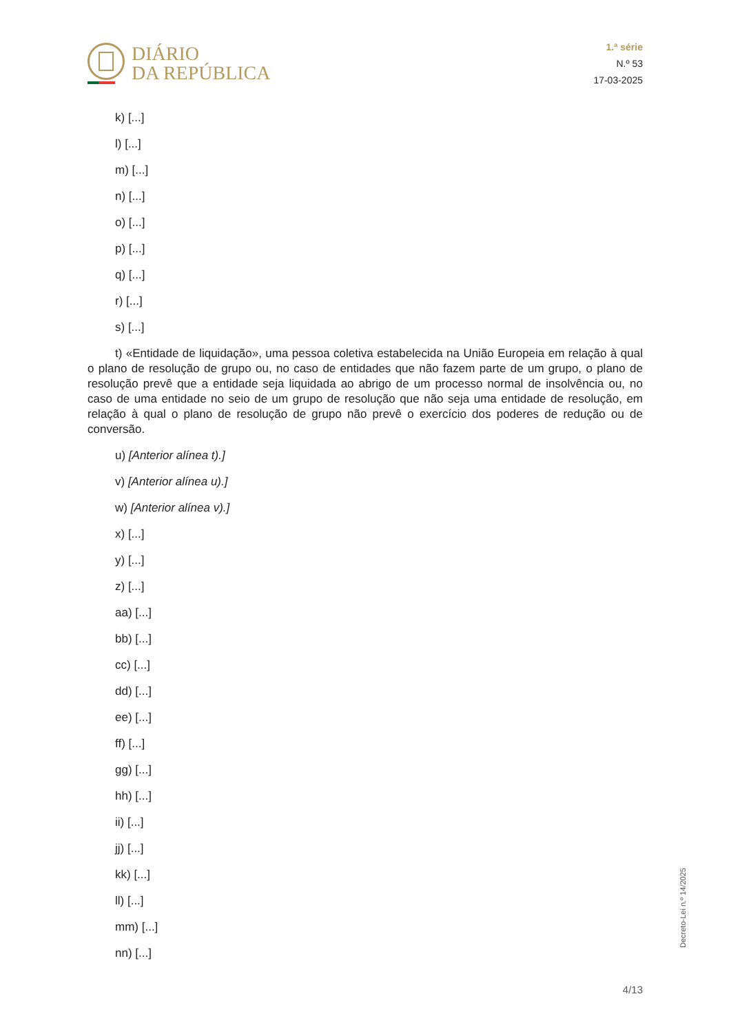DIÁRIO
DA REPÚBLICA
1.ª série
N.º 53
17-03-2025
k) [...]
l) [...]
m) [...]
n) [...]
o) [...]
p) [...]
q) [...]
r) [...]
s) [...]
t) «Entidade de liquidação», uma pessoa coletiva estabelecida na União Europeia em relação à qual o plano de resolução de grupo ou, no caso de entidades que não fazem parte de um grupo, o plano de resolução prevê que a entidade seja liquidada ao abrigo de um processo normal de insolvência ou, no caso de uma entidade no seio de um grupo de resolução que não seja uma entidade de resolução, em relação à qual o plano de resolução de grupo não prevê o exercício dos poderes de redução ou de conversão.
u) [Anterior alínea t).]
v) [Anterior alínea u).]
w) [Anterior alínea v).]
x) [...]
y) [...]
z) [...]
aa) [...]
bb) [...]
cc) [...]
dd) [...]
ee) [...]
ff) [...]
gg) [...]
hh) [...]
ii) [...]
jj) [...]
kk) [...]
ll) [...]
mm) [...]
nn) [...]
Decreto-Lei n.º 14/2025
4/13